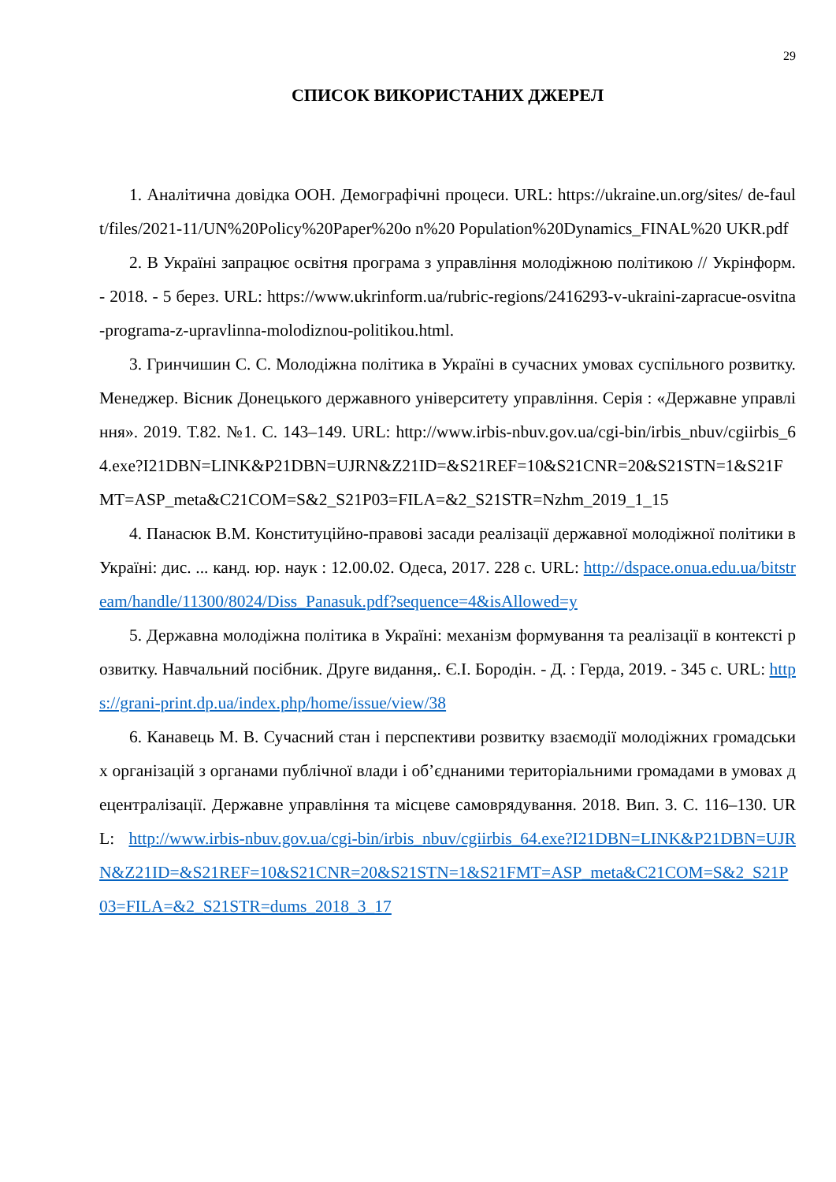29
СПИСОК ВИКОРИСТАНИХ ДЖЕРЕЛ
1. Аналітична довідка ООН. Демографічні процеси. URL: https://ukraine.un.org/sites/ de-fault/files/2021-11/UN%20Policy%20Paper%20o n%20 Population%20Dynamics_FINAL%20 UKR.pdf
2. В Україні запрацює освітня програма з управління молодіжною політикою // Укрінформ. - 2018. - 5 берез. URL: https://www.ukrinform.ua/rubric-regions/2416293-v-ukraini-zapracue-osvitna-programa-z-upravlinna-molodiznou-politikou.html.
3. Гринчишин С. С. Молодіжна політика в Україні в сучасних умовах суспільного розвитку. Менеджер. Вісник Донецького державного університету управління. Серія : «Державне управління». 2019. Т.82. №1. С. 143–149. URL: http://www.irbis-nbuv.gov.ua/cgi-bin/irbis_nbuv/cgiirbis_64.exe?I21DBN=LINK&P21DBN=UJRN&Z21ID=&S21REF=10&S21CNR=20&S21STN=1&S21FMT=ASP_meta&C21COM=S&2_S21P03=FILA=&2_S21STR=Nzhm_2019_1_15
4. Панасюк В.М. Конституційно-правові засади реалізації державної молодіжної політики в Україні: дис. ... канд. юр. наук : 12.00.02. Одеса, 2017. 228 с. URL: http://dspace.onua.edu.ua/bitstream/handle/11300/8024/Diss_Panasuk.pdf?sequence=4&isAllowed=y
5. Державна молодіжна політика в Україні: механізм формування та реалізації в контексті розвитку. Навчальний посібник. Друге видання,. Є.І. Бородін. - Д. : Герда, 2019. - 345 с. URL: https://grani-print.dp.ua/index.php/home/issue/view/38
6. Канавець М. В. Сучасний стан і перспективи розвитку взаємодії молодіжних громадських організацій з органами публічної влади і об’єднаними територіальними громадами в умовах децентралізації. Державне управління та місцеве самоврядування. 2018. Вип. 3. С. 116–130. URL: http://www.irbis-nbuv.gov.ua/cgi-bin/irbis_nbuv/cgiirbis_64.exe?I21DBN=LINK&P21DBN=UJRN&Z21ID=&S21REF=10&S21CNR=20&S21STN=1&S21FMT=ASP_meta&C21COM=S&2_S21P03=FILA=&2_S21STR=dums_2018_3_17